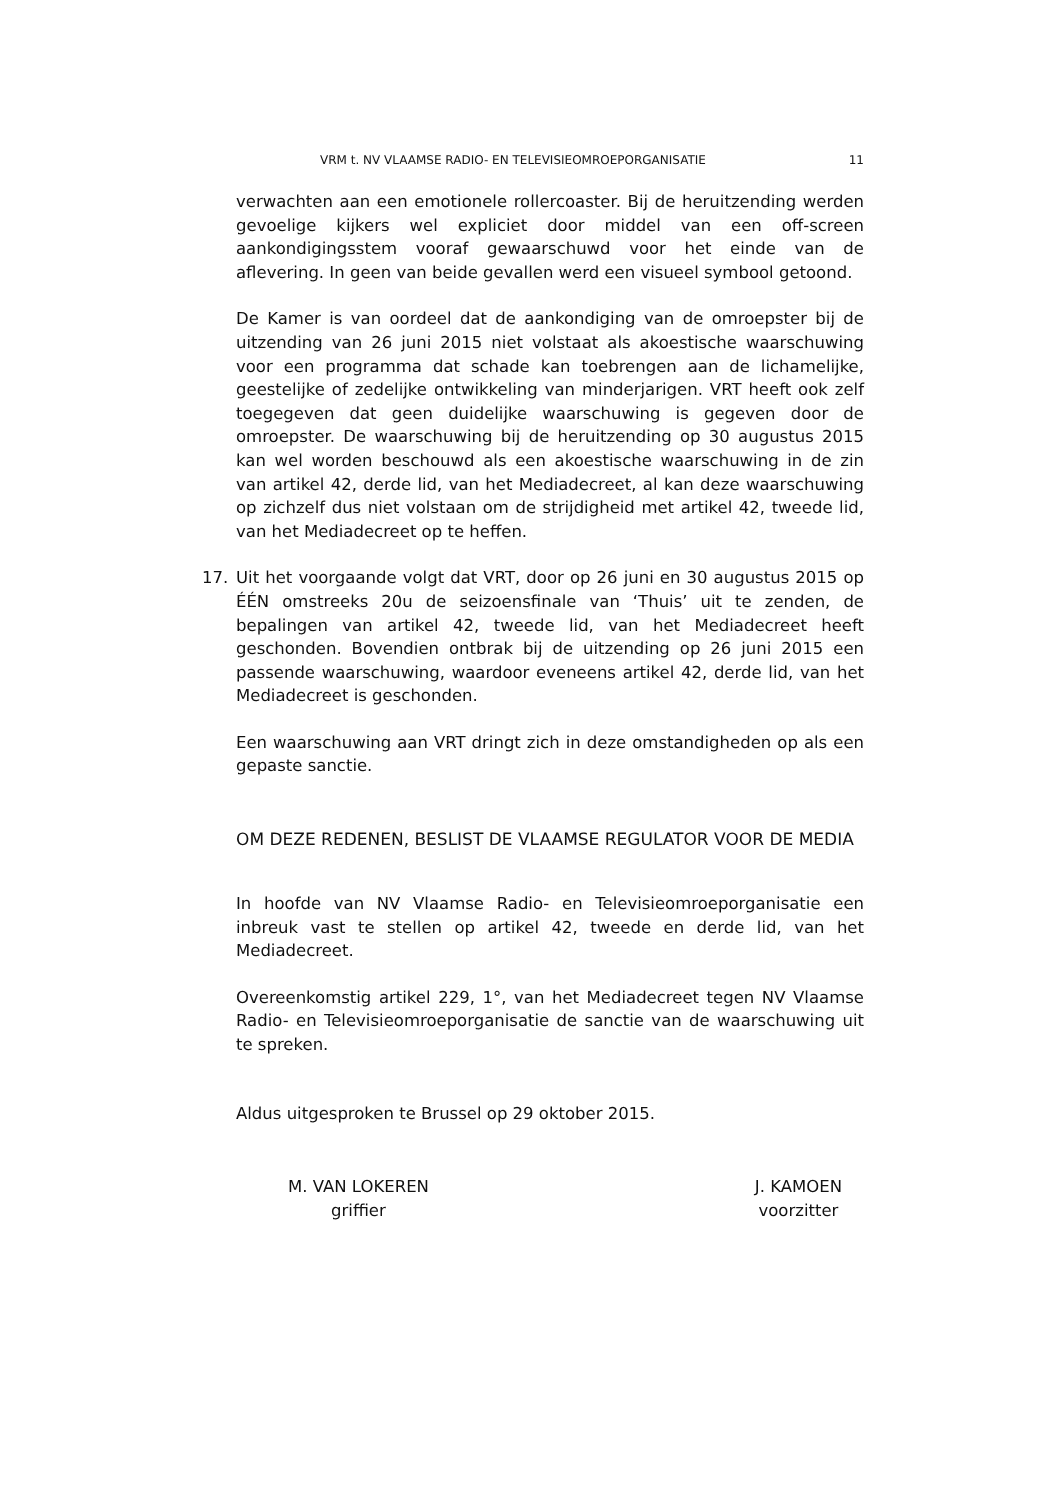VRM t. NV VLAAMSE RADIO- EN TELEVISIEOMROEPORGANISATIE 11
verwachten aan een emotionele rollercoaster. Bij de heruitzending werden gevoelige kijkers wel expliciet door middel van een off-screen aankondigingsstem vooraf gewaarschuwd voor het einde van de aflevering. In geen van beide gevallen werd een visueel symbool getoond.
De Kamer is van oordeel dat de aankondiging van de omroepster bij de uitzending van 26 juni 2015 niet volstaat als akoestische waarschuwing voor een programma dat schade kan toebrengen aan de lichamelijke, geestelijke of zedelijke ontwikkeling van minderjarigen. VRT heeft ook zelf toegegeven dat geen duidelijke waarschuwing is gegeven door de omroepster. De waarschuwing bij de heruitzending op 30 augustus 2015 kan wel worden beschouwd als een akoestische waarschuwing in de zin van artikel 42, derde lid, van het Mediadecreet, al kan deze waarschuwing op zichzelf dus niet volstaan om de strijdigheid met artikel 42, tweede lid, van het Mediadecreet op te heffen.
17. Uit het voorgaande volgt dat VRT, door op 26 juni en 30 augustus 2015 op ÉÉN omstreeks 20u de seizoensfinale van ‘Thuis’ uit te zenden, de bepalingen van artikel 42, tweede lid, van het Mediadecreet heeft geschonden. Bovendien ontbrak bij de uitzending op 26 juni 2015 een passende waarschuwing, waardoor eveneens artikel 42, derde lid, van het Mediadecreet is geschonden.
Een waarschuwing aan VRT dringt zich in deze omstandigheden op als een gepaste sanctie.
OM DEZE REDENEN, BESLIST DE VLAAMSE REGULATOR VOOR DE MEDIA
In hoofde van NV Vlaamse Radio- en Televisieomroeporganisatie een inbreuk vast te stellen op artikel 42, tweede en derde lid, van het Mediadecreet.
Overeenkomstig artikel 229, 1°, van het Mediadecreet tegen NV Vlaamse Radio- en Televisieomroeporganisatie de sanctie van de waarschuwing uit te spreken.
Aldus uitgesproken te Brussel op 29 oktober 2015.
M. VAN LOKEREN
griffier
J. KAMOEN
voorzitter